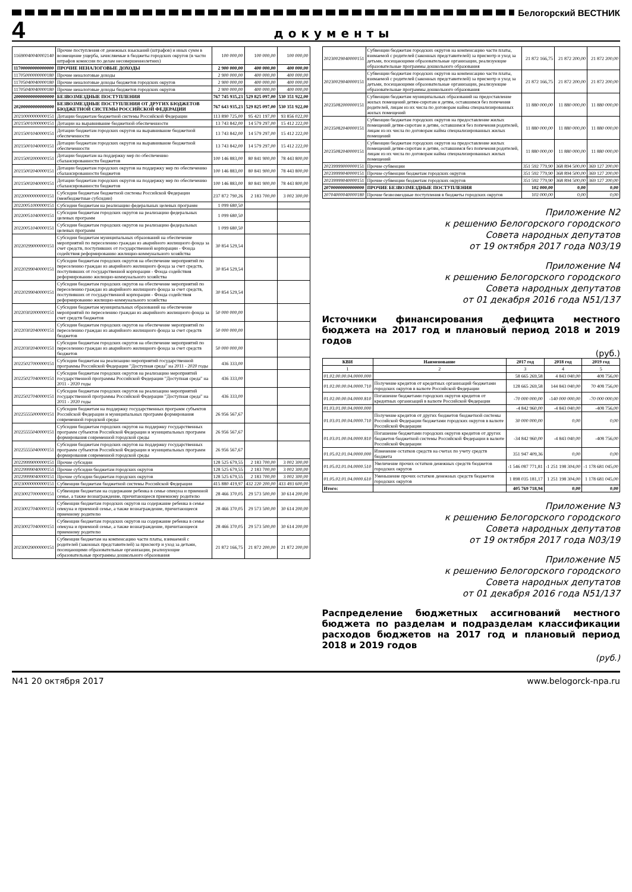Белогорский ВЕСТНИК
4
документы
| 11690040040002140 | Прочие поступления от денежных взысканий (штрафов) и иных сумм в возмещение ущерба, зачисляемые в бюджеты городских округов (в части штрафов комиссии по делам несовершеннолетних) | 100 000,00 | 100 000,00 | 100 000,00 |
| 11700000000000000 | ПРОЧИЕ НЕНАЛОГОВЫЕ ДОХОДЫ | 2 900 000,00 | 400 000,00 | 400 000,00 |
| 11705000000000180 | Прочие неналоговые доходы | 2 900 000,00 | 400 000,00 | 400 000,00 |
| 11705040040000180 | Прочие неналоговые доходы бюджетов городских округов | 2 900 000,00 | 400 000,00 | 400 000,00 |
| 11705040040000180 | Прочие неналоговые доходы бюджетов городских округов | 2 900 000,00 | 400 000,00 | 400 000,00 |
| 20000000000000000 | БЕЗВОЗМЕЗДНЫЕ ПОСТУПЛЕНИЯ | 767 745 935,23 | 529 825 097,00 | 530 351 922,00 |
| 20200000000000000 | БЕЗВОЗМЕЗДНЫЕ ПОСТУПЛЕНИЯ ОТ ДРУГИХ БЮДЖЕТОВ БЮДЖЕТНОЙ СИСТЕМЫ РОССИЙСКОЙ ФЕДЕРАЦИИ | 767 643 935,23 | 529 825 097,00 | 530 351 922,00 |
| 20210000000000151 | Дотации бюджетам бюджетной системы Российской Федерации | 113 890 725,00 | 95 421 197,00 | 93 856 022,00 |
| 20215001000000151 | Дотации на выравнивание бюджетной обеспеченности | 13 743 842,00 | 14 579 297,00 | 15 412 222,00 |
| 20215001040000151 | Дотации бюджетам городских округов на выравнивание бюджетной обеспеченности | 13 743 842,00 | 14 579 297,00 | 15 412 222,00 |
| 20215001040000151 | Дотации бюджетам городских округов на выравнивание бюджетной обеспеченности | 13 743 842,00 | 14 579 297,00 | 15 412 222,00 |
| 20215002000000151 | Дотации бюджетам на поддержку мер по обеспечению сбалансированности бюджетов | 100 146 883,00 | 80 841 900,00 | 78 443 800,00 |
| 20215002040000151 | Дотации бюджетам городских округов на поддержку мер по обеспечению сбалансированности бюджетов | 100 146 883,00 | 80 841 900,00 | 78 443 800,00 |
| 20215002040000151 | Дотации бюджетам городских округов на поддержку мер по обеспечению сбалансированности бюджетов | 100 146 883,00 | 80 841 900,00 | 78 443 800,00 |
| 20220000000000151 | Субсидии бюджетам бюджетной системы Российской Федерации (межбюджетные субсидии) | 237 872 790,26 | 2 183 700,00 | 3 002 300,00 |
| 20220051000000151 | Субсидии бюджетам на реализацию федеральных целевых программ | 1 099 680,50 | | |
| 20220051040000151 | Субсидии бюджетам городских округов на реализацию федеральных целевых программ | 1 099 680,50 | | |
| 20220051040000151 | Субсидии бюджетам городских округов на реализацию федеральных целевых программ | 1 099 680,50 | | |
| 20220299000000151 | Субсидии бюджетам муниципальных образований на обеспечение мероприятий по переселению граждан из аварийного жилищного фонда за счет средств, поступивших от государственной корпорации - Фонда содействия реформированию жилищно-коммунального хозяйства | 30 854 529,54 | | |
| 20220299040000151 | Субсидии бюджетам городских округов на обеспечение мероприятий по переселению граждан из аварийного жилищного фонда за счет средств, поступивших от государственной корпорации - Фонда содействия реформированию жилищно-коммунального хозяйства | 30 854 529,54 | | |
| 20220299040000151 | Субсидии бюджетам городских округов на обеспечение мероприятий по переселению граждан из аварийного жилищного фонда за счет средств, поступивших от государственной корпорации - Фонда содействия реформированию жилищно-коммунального хозяйства | 30 854 529,54 | | |
| 20220302000000151 | Субсидии бюджетам муниципальных образований на обеспечение мероприятий по переселению граждан из аварийного жилищного фонда за счет средств бюджетов | 50 000 000,00 | | |
| 20220302040000151 | Субсидии бюджетам городских округов на обеспечение мероприятий по переселению граждан из аварийного жилищного фонда за счет средств бюджетов | 50 000 000,00 | | |
| 20220302040000151 | Субсидии бюджетам городских округов на обеспечение мероприятий по переселению граждан из аварийного жилищного фонда за счет средств бюджетов | 50 000 000,00 | | |
| 20225027000000151 | Субсидии бюджетам на реализацию мероприятий государственной программы Российской Федерации "Доступная среда" на 2011 - 2020 годы | 436 333,00 | | |
| 20225027040000151 | Субсидии бюджетам городских округов на реализацию мероприятий государственной программы Российской Федерации "Доступная среда" на 2011 - 2020 годы | 436 333,00 | | |
| 20225027040000151 | Субсидии бюджетам городских округов на реализацию мероприятий государственной программы Российской Федерации "Доступная среда" на 2011 - 2020 годы | 436 333,00 | | |
| 20225555000000151 | Субсидии бюджетам на поддержку государственных программ субъектов Российской Федерации и муниципальных программ формирования современной городской среды | 26 956 567,67 | | |
| 20225555040000151 | Субсидии бюджетам городских округов на поддержку государственных программ субъектов Российской Федерации и муниципальных программ формирования современной городской среды | 26 956 567,67 | | |
| 20225555040000151 | Субсидии бюджетам городских округов на поддержку государственных программ субъектов Российской Федерации и муниципальных программ формирования современной городской среды | 26 956 567,67 | | |
| 20229999000000151 | Прочие субсидии | 128 525 679,55 | 2 183 700,00 | 3 002 300,00 |
| 20229999040000151 | Прочие субсидии бюджетам городских округов | 128 525 679,55 | 2 183 700,00 | 3 002 300,00 |
| 20229999040000151 | Прочие субсидии бюджетам городских округов | 128 525 679,55 | 2 183 700,00 | 3 002 300,00 |
| 20230000000000151 | Субвенции бюджетам бюджетной системы Российской Федерации | 415 880 419,97 | 432 220 200,00 | 433 493 600,00 |
| 20230027000000151 | Субвенции бюджетам на содержание ребенка в семье опекуна и приемной семье, а также вознаграждение, причитающееся приемному родителю | 28 466 370,05 | 29 573 500,00 | 30 614 200,00 |
| 20230027040000151 | Субвенции бюджетам городских округов на содержание ребенка в семье опекуна и приемной семье, а также вознаграждение, причитающееся приемному родителю | 28 466 370,05 | 29 573 500,00 | 30 614 200,00 |
| 20230027040000151 | Субвенции бюджетам городских округов на содержание ребенка в семье опекуна и приемной семье, а также вознаграждение, причитающееся приемному родителю | 28 466 370,05 | 29 573 500,00 | 30 614 200,00 |
| 20230029000000151 | Субвенции бюджетам на компенсацию части платы, взимаемой с родителей (законных представителей) за присмотр и уход за детьми, посещающими образовательные организации, реализующие образовательные программы дошкольного образования | 21 872 166,75 | 21 872 200,00 | 21 872 200,00 |
| 20230029040000151 | Субвенции бюджетам городских округов на компенсацию части платы, взимаемой с родителей (законных представителей) за присмотр и уход за детьми, посещающими образовательные организации, реализующие образовательные программы дошкольного образования | 21 872 166,75 | 21 872 200,00 | 21 872 200,00 |
| 20230029040000151 | Субвенции бюджетам городских округов на компенсацию части платы, взимаемой с родителей (законных представителей) за присмотр и уход за детьми, посещающими образовательные организации, реализующие образовательные программы дошкольного образования | 21 872 166,75 | 21 872 200,00 | 21 872 200,00 |
| 20235082000000151 | Субвенции бюджетам муниципальных образований на предоставление жилых помещений детям-сиротам и детям, оставшимся без попечения родителей, лицам из их числа по договорам найма специализированных жилых помещений | 11 880 000,00 | 11 880 000,00 | 11 880 000,00 |
| 20235082040000151 | Субвенции бюджетам городских округов на предоставление жилых помещений детям-сиротам и детям, оставшимся без попечения родителей, лицам из их числа по договорам найма специализированных жилых помещений | 11 880 000,00 | 11 880 000,00 | 11 880 000,00 |
| 20235082040000151 | Субвенции бюджетам городских округов на предоставление жилых помещений детям-сиротам и детям, оставшимся без попечения родителей, лицам из их числа по договорам найма специализированных жилых помещений | 11 880 000,00 | 11 880 000,00 | 11 880 000,00 |
| 20239999000000151 | Прочие субвенции | 351 592 779,90 | 368 894 500,00 | 369 127 200,00 |
| 20239999040000151 | Прочие субвенции бюджетам городских округов | 351 592 779,90 | 368 894 500,00 | 369 127 200,00 |
| 20239999040000151 | Прочие субвенции бюджетам городских округов | 351 592 779,90 | 368 894 500,00 | 369 127 200,00 |
| 20700000000000000 | ПРОЧИЕ БЕЗВОЗМЕЗДНЫЕ ПОСТУПЛЕНИЯ | 102 000,00 | 0,00 | 0,00 |
| 20704000040000180 | Прочие безвозмездные поступления в бюджеты городских округов | 102 000,00 | 0,00 | 0,00 |
Приложение N2
к решению Белогорского городского
Совета народных депутатов
от 19 октября 2017 года N03/19
Приложение N4
к решению Белогорского городского
Совета народных депутатов
от 01 декабря 2016 года N51/137
Источники финансирования дефицита местного бюджета на 2017 год и плановый период 2018 и 2019 годов
(руб.)
| КВИ | Наименование | 2017 год | 2018 год | 2019 год |
| --- | --- | --- | --- | --- |
| 1 | 2 | 3 | 4 | 5 |
| 01.02.00.00.04.0000.000 | | 58 665 269,58 | 4 843 040,00 | 408 756,00 |
| 01.02.00.00.04.0000.710 | Получение кредитов от кредитных организаций бюджетами городских округов в валюте Российской Федерации | 128 665 269,58 | 144 843 040,00 | 70 408 756,00 |
| 01.02.00.00.04.0000.810 | Погашение бюджетами городских округов кредитов от кредитных организаций в валюте Российской Федерации | -70 000 000,00 | -140 000 000,00 | -70 000 000,00 |
| 01.03.01.00.04.0000.000 | | -4 842 960,00 | -4 843 040,00 | -408 756,00 |
| 01.03.01.00.04.0000.710 | Получение кредитов от других бюджетов бюджетной системы Российской Федерации бюджетами городских округов в валюте Российской Федерации | 30 000 000,00 | 0,00 | 0,00 |
| 01.03.01.00.04.0000.810 | Погашение бюджетами городских округов кредитов от других бюджетов бюджетной системы Российской Федерации в валюте Российской Федерации | -34 842 960,00 | -4 843 040,00 | -408 756,00 |
| 01.05.02.01.04.0000.000 | Изменение остатков средств на счетах по учету средств бюджета | 351 947 409,36 | 0,00 | 0,00 |
| 01.05.02.01.04.0000.510 | Увеличение прочих остатков денежных средств бюджетов городских округов | -1 546 087 771,81 | -1 251 198 304,00 | -1 178 681 045,00 |
| 01.05.02.01.04.0000.610 | Уменьшение прочих остатков денежных средств бюджетов городских округов | 1 898 035 181,17 | 1 251 198 304,00 | 1 178 681 045,00 |
| Итого: | | 405 769 718,94 | 0,00 | 0,00 |
Приложение N3
к решению Белогорского городского
Совета народных депутатов
от 19 октября 2017 года N03/19
Приложение N5
к решению Белогорского городского
Совета народных депутатов
от 01 декабря 2016 года N51/137
Распределение бюджетных ассигнований местного бюджета по разделам и подразделам классификации расходов бюджетов на 2017 год и плановый период 2018 и 2019 годов
(руб.)
N41 20 октября 2017 www.belogorck-npa.ru